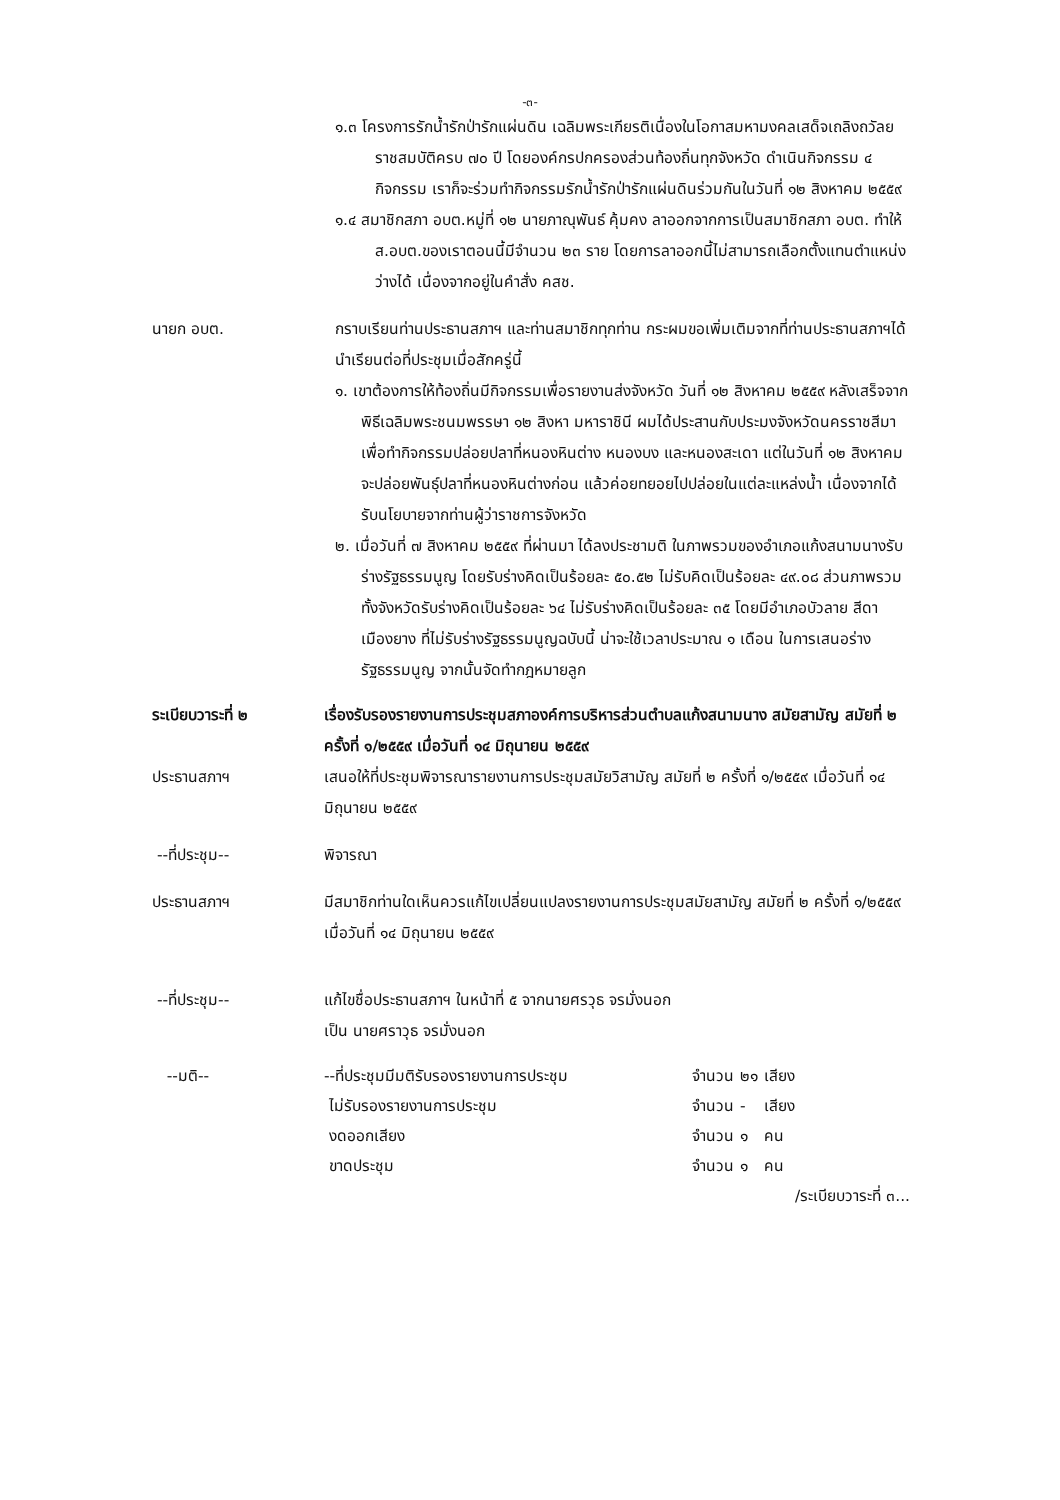-๓-
๑.๓ โครงการรักน้ำรักป่ารักแผ่นดิน เฉลิมพระเกียรติเนื่องในโอกาสมหามงคลเสด็จเถลิงถวัลยราชสมบัติครบ ๗๐ ปี โดยองค์กรปกครองส่วนท้องถิ่นทุกจังหวัด ดำเนินกิจกรรม ๔ กิจกรรม เราก็จะร่วมทำกิจกรรมรักน้ำรักป่ารักแผ่นดินร่วมกันในวันที่ ๑๒ สิงหาคม ๒๕๕๙
๑.๔ สมาชิกสภา อบต.หมู่ที่ ๑๒ นายภาณุพันธ์ คุ้มคง ลาออกจากการเป็นสมาชิกสภา อบต. ทำให้ ส.อบต.ของเราตอนนี้มีจำนวน ๒๓ ราย โดยการลาออกนี้ไม่สามารถเลือกตั้งแทนตำแหน่งว่างได้ เนื่องจากอยู่ในคำสั่ง คสช.
นายก อบต. กราบเรียนท่านประธานสภาฯ และท่านสมาชิกทุกท่าน กระผมขอเพิ่มเติมจากที่ท่านประธานสภาฯได้นำเรียนต่อที่ประชุมเมื่อสักครู่นี้
๑. เขาต้องการให้ท้องถิ่นมีกิจกรรมเพื่อรายงานส่งจังหวัด วันที่ ๑๒ สิงหาคม ๒๕๕๙ หลังเสร็จจากพิธีเฉลิมพระชนมพรรษา ๑๒ สิงหา มหาราชินี ผมได้ประสานกับประมงจังหวัดนครราชสีมา เพื่อทำกิจกรรมปล่อยปลาที่หนองหินต่าง หนองบง และหนองสะเดา แต่ในวันที่ ๑๒ สิงหาคม จะปล่อยพันธุ์ปลาที่หนองหินต่างก่อน แล้วค่อยทยอยไปปล่อยในแต่ละแหล่งน้ำ เนื่องจากได้รับนโยบายจากท่านผู้ว่าราชการจังหวัด
๒. เมื่อวันที่ ๗ สิงหาคม ๒๕๕๙ ที่ผ่านมา ได้ลงประชามติ ในภาพรวมของอำเภอแก้งสนามนางรับร่างรัฐธรรมนูญ โดยรับร่างคิดเป็นร้อยละ ๕๐.๕๒ ไม่รับคิดเป็นร้อยละ ๔๙.๐๘ ส่วนภาพรวมทั้งจังหวัดรับร่างคิดเป็นร้อยละ ๖๔ ไม่รับร่างคิดเป็นร้อยละ ๓๕ โดยมีอำเภอบัวลาย สีดา เมืองยาง ที่ไม่รับร่างรัฐธรรมนูญฉบับนี้ น่าจะใช้เวลาประมาณ ๑ เดือน ในการเสนอร่างรัฐธรรมนูญ จากนั้นจัดทำกฎหมายลูก
ระเบียบวาระที่ ๒ เรื่องรับรองรายงานการประชุมสภาองค์การบริหารส่วนตำบลแก้งสนามนาง สมัยสามัญ สมัยที่ ๒ ครั้งที่ ๑/๒๕๕๙ เมื่อวันที่ ๑๔ มิถุนายน ๒๕๕๙
ประธานสภาฯ เสนอให้ที่ประชุมพิจารณารายงานการประชุมสมัยวิสามัญ สมัยที่ ๒ ครั้งที่ ๑/๒๕๕๙ เมื่อวันที่ ๑๔ มิถุนายน ๒๕๕๙
--ที่ประชุม-- พิจารณา
ประธานสภาฯ มีสมาชิกท่านใดเห็นควรแก้ไขเปลี่ยนแปลงรายงานการประชุมสมัยสามัญ สมัยที่ ๒ ครั้งที่ ๑/๒๕๕๙ เมื่อวันที่ ๑๔ มิถุนายน ๒๕๕๙
--ที่ประชุม-- แก้ไขชื่อประธานสภาฯ ในหน้าที่ ๕ จากนายศรวุธ จรมั่งนอก
เป็น นายศราวุธ จรมั่งนอก
--มติ--
| --ที่ประชุมมีมติรับรองรายงานการประชุม | จำนวน | ๒๑ | เสียง |
| ไม่รับรองรายงานการประชุม | จำนวน | - | เสียง |
| งดออกเสียง | จำนวน | ๑ | คน |
| ขาดประชุม | จำนวน | ๑ | คน |
/ระเบียบวาระที่ ๓...